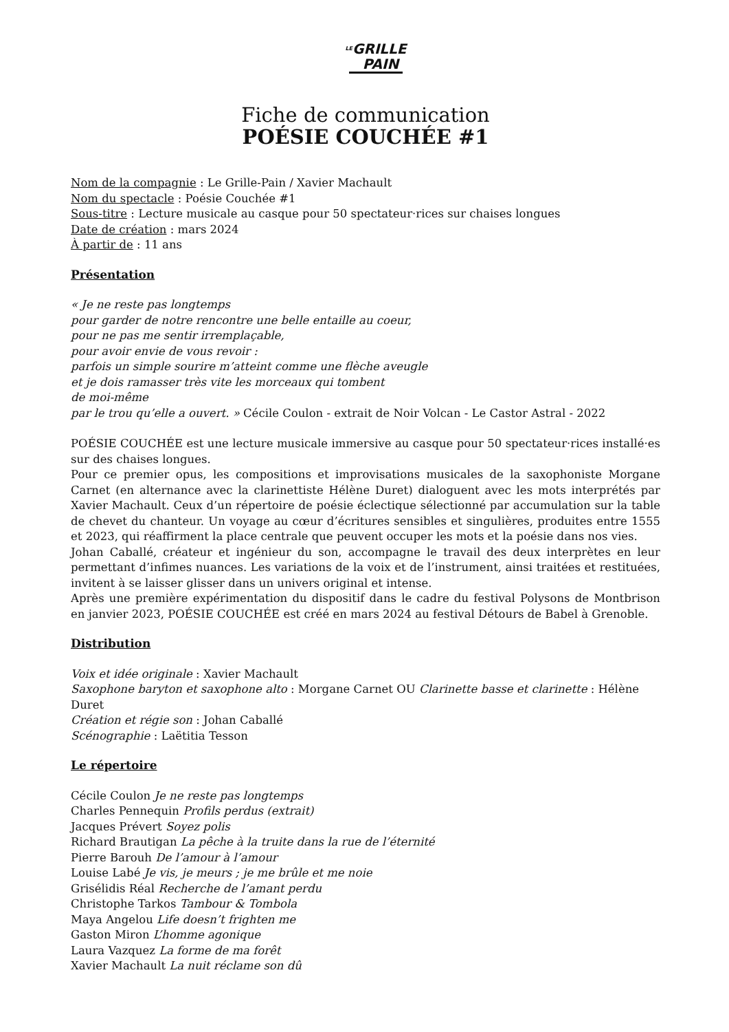LEGRILLE
PAIN
Fiche de communication
POÉSIE COUCHÉE #1
Nom de la compagnie : Le Grille-Pain / Xavier Machault
Nom du spectacle : Poésie Couchée #1
Sous-titre : Lecture musicale au casque pour 50 spectateur·rices sur chaises longues
Date de création : mars 2024
À partir de : 11 ans
Présentation
« Je ne reste pas longtemps
pour garder de notre rencontre une belle entaille au coeur,
pour ne pas me sentir irremplaçable,
pour avoir envie de vous revoir :
parfois un simple sourire m’atteint comme une flèche aveugle
et je dois ramasser très vite les morceaux qui tombent
de moi-même
par le trou qu’elle a ouvert. » Cécile Coulon - extrait de Noir Volcan - Le Castor Astral - 2022
POÉSIE COUCHÉE est une lecture musicale immersive au casque pour 50 spectateur·rices installé·es sur des chaises longues.
Pour ce premier opus, les compositions et improvisations musicales de la saxophoniste Morgane Carnet (en alternance avec la clarinettiste Hélène Duret) dialoguent avec les mots interprétés par Xavier Machault. Ceux d’un répertoire de poésie éclectique sélectionné par accumulation sur la table de chevet du chanteur. Un voyage au cœur d’écritures sensibles et singulières, produites entre 1555 et 2023, qui réaffirment la place centrale que peuvent occuper les mots et la poésie dans nos vies.
Johan Caballé, créateur et ingénieur du son, accompagne le travail des deux interprètes en leur permettant d’infimes nuances. Les variations de la voix et de l’instrument, ainsi traitées et restituées, invitent à se laisser glisser dans un univers original et intense.
Après une première expérimentation du dispositif dans le cadre du festival Polysons de Montbrison en janvier 2023, POÉSIE COUCHÉE est créé en mars 2024 au festival Détours de Babel à Grenoble.
Distribution
Voix et idée originale : Xavier Machault
Saxophone baryton et saxophone alto : Morgane Carnet OU Clarinette basse et clarinette : Hélène Duret
Création et régie son : Johan Caballé
Scénographie : Laëtitia Tesson
Le répertoire
Cécile Coulon Je ne reste pas longtemps
Charles Pennequin Profils perdus (extrait)
Jacques Prévert Soyez polis
Richard Brautigan La pêche à la truite dans la rue de l’éternité
Pierre Barouh De l’amour à l’amour
Louise Labé Je vis, je meurs ; je me brûle et me noie
Grisélidis Réal Recherche de l’amant perdu
Christophe Tarkos Tambour & Tombola
Maya Angelou Life doesn’t frighten me
Gaston Miron L’homme agonique
Laura Vazquez La forme de ma forêt
Xavier Machault La nuit réclame son dû